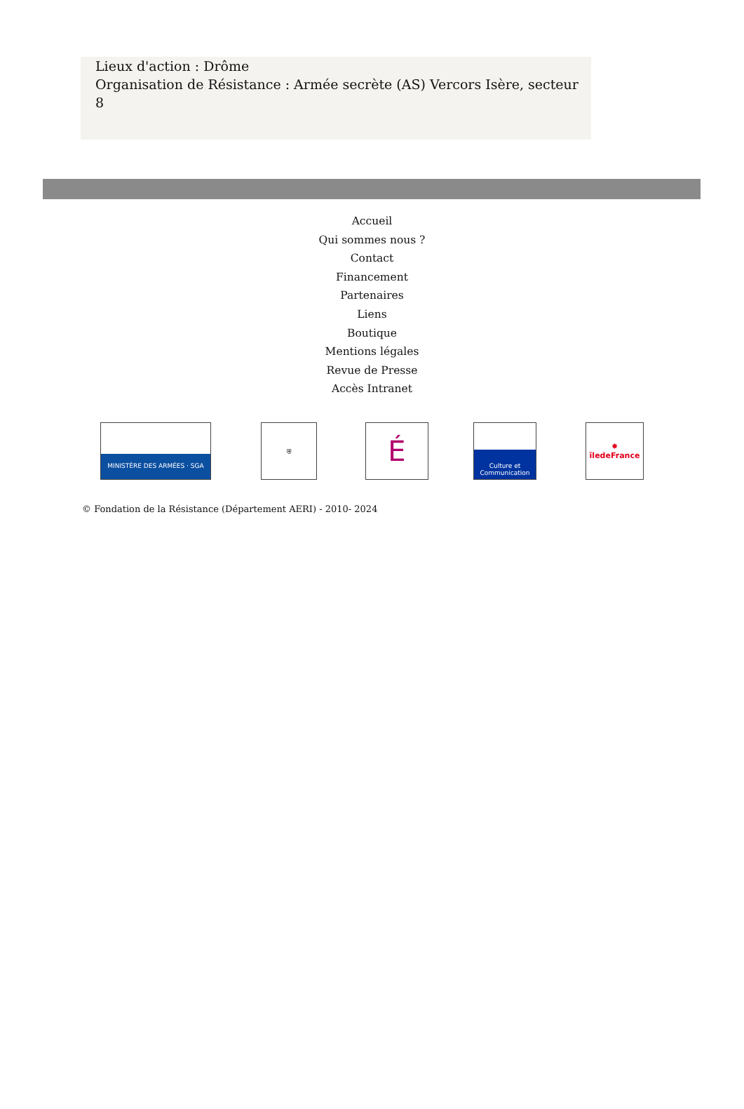Lieux d'action : Drôme
Organisation de Résistance : Armée secrète (AS) Vercors Isère, secteur 8
Accueil
Qui sommes nous ?
Contact
Financement
Partenaires
Liens
Boutique
Mentions légales
Revue de Presse
Accès Intranet
MINISTÈRE DES ARMÉES · SGA ⛨
É
Culture et Communication
✸
îledeFrance
© Fondation de la Résistance (Département AERI) - 2010- 2024